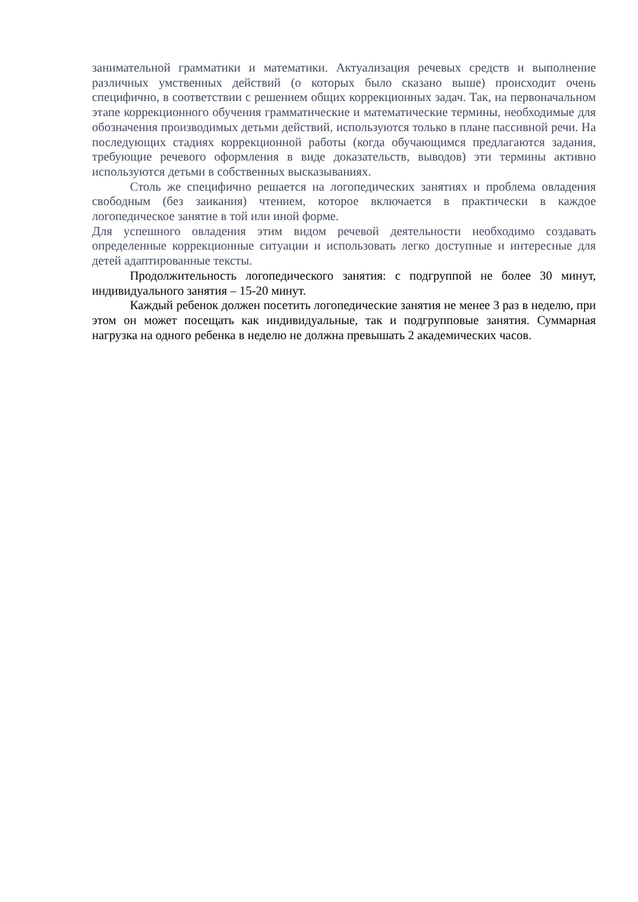занимательной грамматики и математики. Актуализация речевых средств и выполнение различных умственных действий (о которых было сказано выше) происходит очень специфично, в соответствии с решением общих коррекционных задач. Так, на первоначальном этапе коррекционного обучения грамматические и математические термины, необходимые для обозначения производимых детьми действий, используются только в плане пассивной речи. На последующих стадиях коррекционной работы (когда обучающимся предлагаются задания, требующие речевого оформления в виде доказательств, выводов) эти термины активно используются детьми в собственных высказываниях.
Столь же специфично решается на логопедических занятиях и проблема овладения свободным (без заикания) чтением, которое включается в практически в каждое логопедическое занятие в той или иной форме.
Для успешного овладения этим видом речевой деятельности необходимо создавать определенные коррекционные ситуации и использовать легко доступные и интересные для детей адаптированные тексты.
Продолжительность логопедического занятия: с подгруппой не более 30 минут, индивидуального занятия – 15-20 минут.
Каждый ребенок должен посетить логопедические занятия не менее 3 раз в неделю, при этом он может посещать как индивидуальные, так и подгрупповые занятия. Суммарная нагрузка на одного ребенка в неделю не должна превышать 2 академических часов.